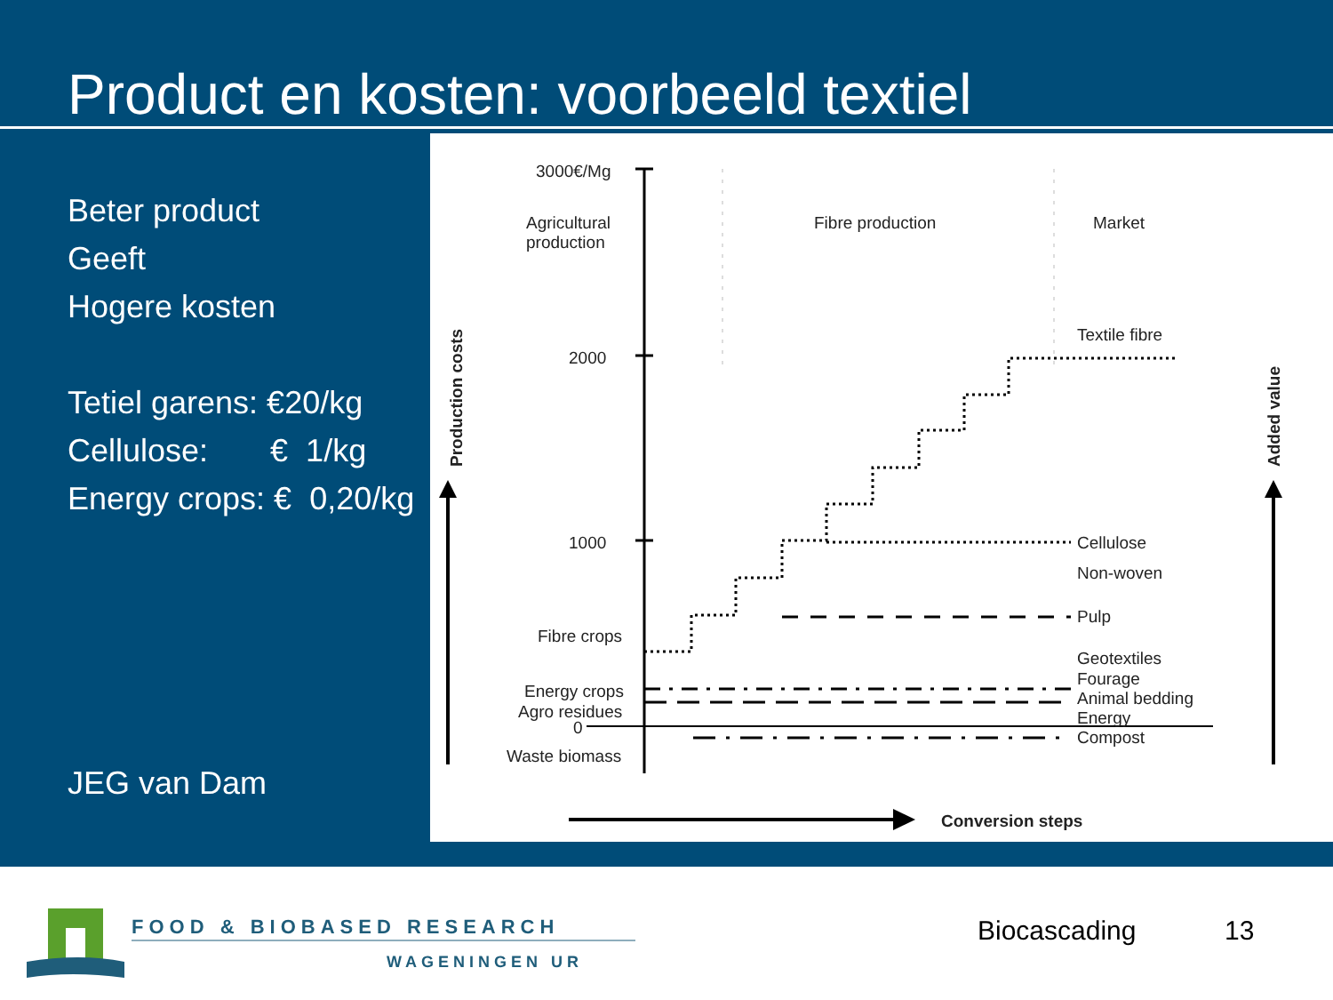Product en kosten: voorbeeld textiel
Beter product
Geeft
Hogere kosten
Tetiel garens: €20/kg
Cellulose: € 1/kg
Energy crops: € 0,20/kg
JEG van Dam
3000€/Mg
2000
1000
0
Agricultural
production
Fibre production
Market
Textile fibre
Cellulose
Non-woven
Pulp
Geotextiles
Fourage
Animal bedding
Energy
Compost
Fibre crops
Energy crops
Agro residues
Waste biomass
Conversion steps
Production costs
Added value
FOOD & BIOBASED RESEARCH
WAGENINGEN UR
Biocascading 13